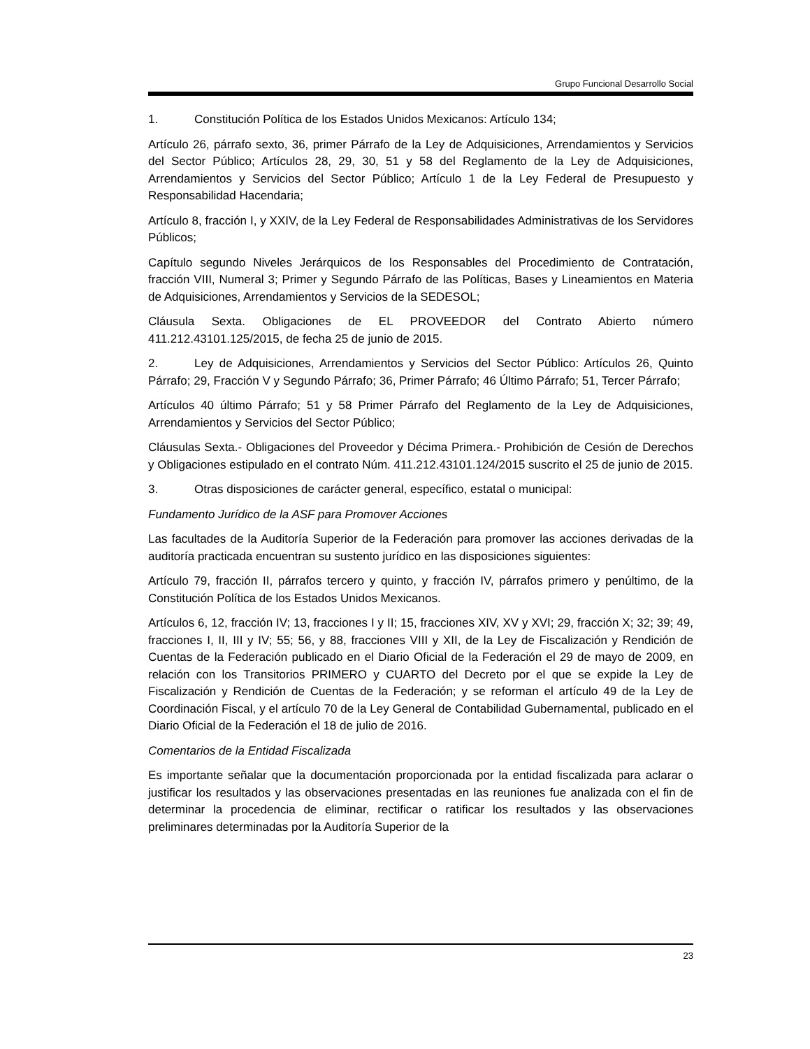Grupo Funcional Desarrollo Social
1. Constitución Política de los Estados Unidos Mexicanos: Artículo 134;
Artículo 26, párrafo sexto, 36, primer Párrafo de la Ley de Adquisiciones, Arrendamientos y Servicios del Sector Público; Artículos 28, 29, 30, 51 y 58 del Reglamento de la Ley de Adquisiciones, Arrendamientos y Servicios del Sector Público; Artículo 1 de la Ley Federal de Presupuesto y Responsabilidad Hacendaria;
Artículo 8, fracción I, y XXIV, de la Ley Federal de Responsabilidades Administrativas de los Servidores Públicos;
Capítulo segundo Niveles Jerárquicos de los Responsables del Procedimiento de Contratación, fracción VIII, Numeral 3; Primer y Segundo Párrafo de las Políticas, Bases y Lineamientos en Materia de Adquisiciones, Arrendamientos y Servicios de la SEDESOL;
Cláusula Sexta. Obligaciones de EL PROVEEDOR del Contrato Abierto número 411.212.43101.125/2015, de fecha 25 de junio de 2015.
2. Ley de Adquisiciones, Arrendamientos y Servicios del Sector Público: Artículos 26, Quinto Párrafo; 29, Fracción V y Segundo Párrafo; 36, Primer Párrafo; 46 Último Párrafo; 51, Tercer Párrafo;
Artículos 40 último Párrafo; 51 y 58 Primer Párrafo del Reglamento de la Ley de Adquisiciones, Arrendamientos y Servicios del Sector Público;
Cláusulas Sexta.- Obligaciones del Proveedor y Décima Primera.- Prohibición de Cesión de Derechos y Obligaciones estipulado en el contrato Núm. 411.212.43101.124/2015 suscrito el 25 de junio de 2015.
3. Otras disposiciones de carácter general, específico, estatal o municipal:
Fundamento Jurídico de la ASF para Promover Acciones
Las facultades de la Auditoría Superior de la Federación para promover las acciones derivadas de la auditoría practicada encuentran su sustento jurídico en las disposiciones siguientes:
Artículo 79, fracción II, párrafos tercero y quinto, y fracción IV, párrafos primero y penúltimo, de la Constitución Política de los Estados Unidos Mexicanos.
Artículos 6, 12, fracción IV; 13, fracciones I y II; 15, fracciones XIV, XV y XVI; 29, fracción X; 32; 39; 49, fracciones I, II, III y IV; 55; 56, y 88, fracciones VIII y XII, de la Ley de Fiscalización y Rendición de Cuentas de la Federación publicado en el Diario Oficial de la Federación el 29 de mayo de 2009, en relación con los Transitorios PRIMERO y CUARTO del Decreto por el que se expide la Ley de Fiscalización y Rendición de Cuentas de la Federación; y se reforman el artículo 49 de la Ley de Coordinación Fiscal, y el artículo 70 de la Ley General de Contabilidad Gubernamental, publicado en el Diario Oficial de la Federación el 18 de julio de 2016.
Comentarios de la Entidad Fiscalizada
Es importante señalar que la documentación proporcionada por la entidad fiscalizada para aclarar o justificar los resultados y las observaciones presentadas en las reuniones fue analizada con el fin de determinar la procedencia de eliminar, rectificar o ratificar los resultados y las observaciones preliminares determinadas por la Auditoría Superior de la
23